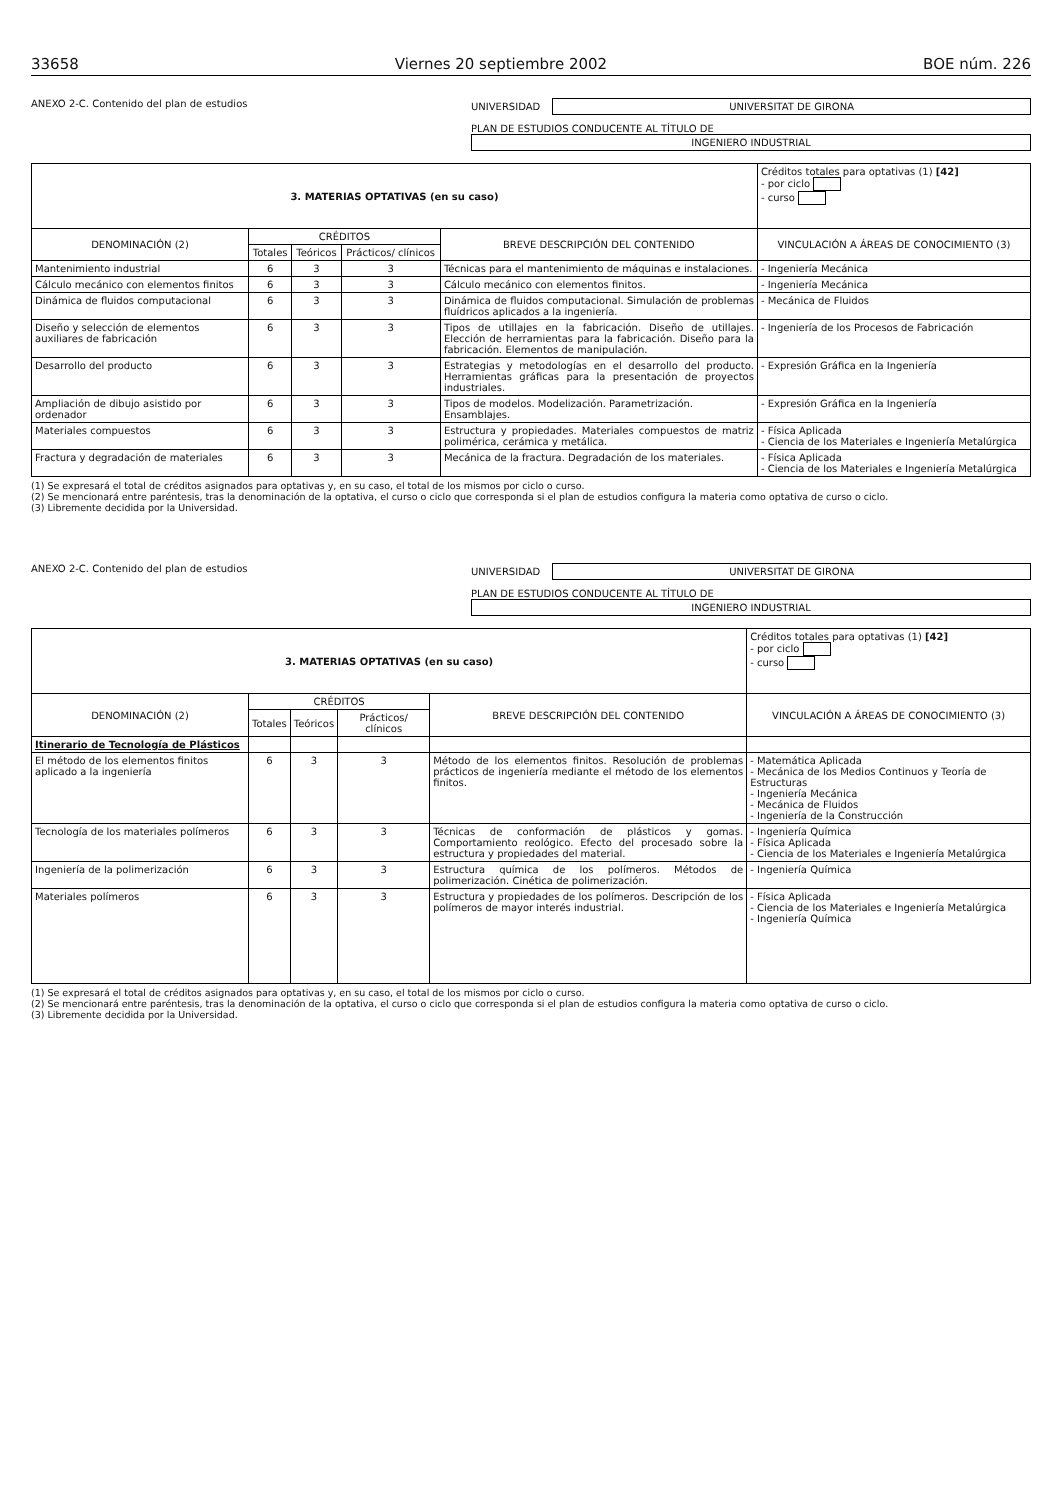33658 Viernes 20 septiembre 2002 BOE núm. 226
ANEXO 2-C. Contenido del plan de estudios
UNIVERSIDAD UNIVERSITAT DE GIRONA
PLAN DE ESTUDIOS CONDUCENTE AL TÍTULO DE
INGENIERO INDUSTRIAL
| 3. MATERIAS OPTATIVAS (en su caso) | | | | | Créditos totales para optativas (1) [42] - por ciclo - curso |
| DENOMINACIÓN (2) | CRÉDITOS | | | BREVE DESCRIPCIÓN DEL CONTENIDO | VINCULACIÓN A ÁREAS DE CONOCIMIENTO (3) |
| | Totales | Teóricos | Prácticos/ clínicos | | |
| Mantenimiento industrial | 6 | 3 | 3 | Técnicas para el mantenimiento de máquinas e instalaciones. | - Ingeniería Mecánica |
| Cálculo mecánico con elementos finitos | 6 | 3 | 3 | Cálculo mecánico con elementos finitos. | - Ingeniería Mecánica |
| Dinámica de fluidos computacional | 6 | 3 | 3 | Dinámica de fluidos computacional. Simulación de problemas fluídricos aplicados a la ingeniería. | - Mecánica de Fluidos |
| Diseño y selección de elementos auxiliares de fabricación | 6 | 3 | 3 | Tipos de utillajes en la fabricación. Diseño de utillajes. Elección de herramientas para la fabricación. Diseño para la fabricación. Elementos de manipulación. | - Ingeniería de los Procesos de Fabricación |
| Desarrollo del producto | 6 | 3 | 3 | Estrategias y metodologías en el desarrollo del producto. Herramientas gráficas para la presentación de proyectos industriales. | - Expresión Gráfica en la Ingeniería |
| Ampliación de dibujo asistido por ordenador | 6 | 3 | 3 | Tipos de modelos. Modelización. Parametrización. Ensamblajes. | - Expresión Gráfica en la Ingeniería |
| Materiales compuestos | 6 | 3 | 3 | Estructura y propiedades. Materiales compuestos de matriz polimérica, cerámica y metálica. | - Física Aplicada - Ciencia de los Materiales e Ingeniería Metalúrgica |
| Fractura y degradación de materiales | 6 | 3 | 3 | Mecánica de la fractura. Degradación de los materiales. | - Física Aplicada - Ciencia de los Materiales e Ingeniería Metalúrgica |
(1) Se expresará el total de créditos asignados para optativas y, en su caso, el total de los mismos por ciclo o curso.
(2) Se mencionará entre paréntesis, tras la denominación de la optativa, el curso o ciclo que corresponda si el plan de estudios configura la materia como optativa de curso o ciclo.
(3) Libremente decidida por la Universidad.
ANEXO 2-C. Contenido del plan de estudios
UNIVERSIDAD UNIVERSITAT DE GIRONA
PLAN DE ESTUDIOS CONDUCENTE AL TÍTULO DE
INGENIERO INDUSTRIAL
| 3. MATERIAS OPTATIVAS (en su caso) | | | | | Créditos totales para optativas (1) [42] - por ciclo - curso |
| DENOMINACIÓN (2) | CRÉDITOS | | | BREVE DESCRIPCIÓN DEL CONTENIDO | VINCULACIÓN A ÁREAS DE CONOCIMIENTO (3) |
| | Totales | Teóricos | Prácticos/ clínicos | | |
| Itinerario de Tecnología de Plásticos | | | | | |
| El método de los elementos finitos aplicado a la ingeniería | 6 | 3 | 3 | Método de los elementos finitos. Resolución de problemas prácticos de ingeniería mediante el método de los elementos finitos. | - Matemática Aplicada - Mecánica de los Medios Continuos y Teoría de Estructuras - Ingeniería Mecánica - Mecánica de Fluidos - Ingeniería de la Construcción |
| Tecnología de los materiales polímeros | 6 | 3 | 3 | Técnicas de conformación de plásticos y gomas. Comportamiento reológico. Efecto del procesado sobre la estructura y propiedades del material. | - Ingeniería Química - Física Aplicada - Ciencia de los Materiales e Ingeniería Metalúrgica |
| Ingeniería de la polimerización | 6 | 3 | 3 | Estructura química de los polímeros. Métodos de polimerización. Cinética de polimerización. | - Ingeniería Química |
| Materiales polímeros | 6 | 3 | 3 | Estructura y propiedades de los polímeros. Descripción de los polímeros de mayor interés industrial. | - Física Aplicada - Ciencia de los Materiales e Ingeniería Metalúrgica - Ingeniería Química |
(1) Se expresará el total de créditos asignados para optativas y, en su caso, el total de los mismos por ciclo o curso.
(2) Se mencionará entre paréntesis, tras la denominación de la optativa, el curso o ciclo que corresponda si el plan de estudios configura la materia como optativa de curso o ciclo.
(3) Libremente decidida por la Universidad.